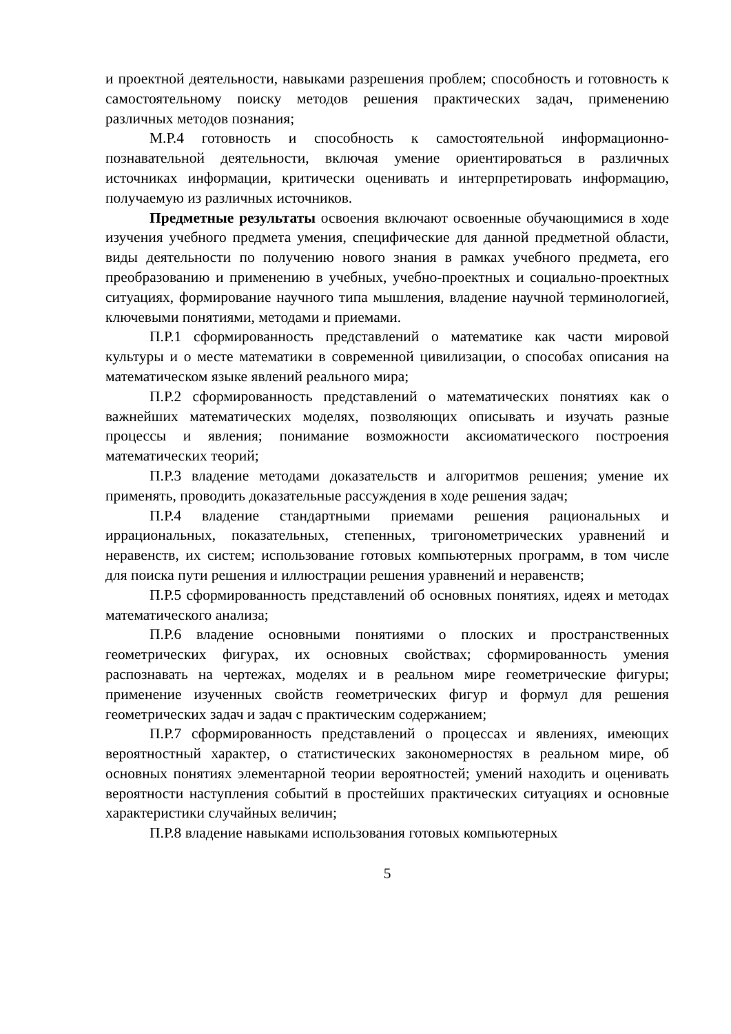и проектной деятельности, навыками разрешения проблем; способность и готовность к самостоятельному поиску методов решения практических задач, применению различных методов познания;
М.Р.4 готовность и способность к самостоятельной информационно-познавательной деятельности, включая умение ориентироваться в различных источниках информации, критически оценивать и интерпретировать информацию, получаемую из различных источников.
Предметные результаты освоения включают освоенные обучающимися в ходе изучения учебного предмета умения, специфические для данной предметной области, виды деятельности по получению нового знания в рамках учебного предмета, его преобразованию и применению в учебных, учебно-проектных и социально-проектных ситуациях, формирование научного типа мышления, владение научной терминологией, ключевыми понятиями, методами и приемами.
П.Р.1 сформированность представлений о математике как части мировой культуры и о месте математики в современной цивилизации, о способах описания на математическом языке явлений реального мира;
П.Р.2 сформированность представлений о математических понятиях как о важнейших математических моделях, позволяющих описывать и изучать разные процессы и явления; понимание возможности аксиоматического построения математических теорий;
П.Р.3 владение методами доказательств и алгоритмов решения; умение их применять, проводить доказательные рассуждения в ходе решения задач;
П.Р.4 владение стандартными приемами решения рациональных и иррациональных, показательных, степенных, тригонометрических уравнений и неравенств, их систем; использование готовых компьютерных программ, в том числе для поиска пути решения и иллюстрации решения уравнений и неравенств;
П.Р.5 сформированность представлений об основных понятиях, идеях и методах математического анализа;
П.Р.6 владение основными понятиями о плоских и пространственных геометрических фигурах, их основных свойствах; сформированность умения распознавать на чертежах, моделях и в реальном мире геометрические фигуры; применение изученных свойств геометрических фигур и формул для решения геометрических задач и задач с практическим содержанием;
П.Р.7 сформированность представлений о процессах и явлениях, имеющих вероятностный характер, о статистических закономерностях в реальном мире, об основных понятиях элементарной теории вероятностей; умений находить и оценивать вероятности наступления событий в простейших практических ситуациях и основные характеристики случайных величин;
П.Р.8 владение навыками использования готовых компьютерных
5